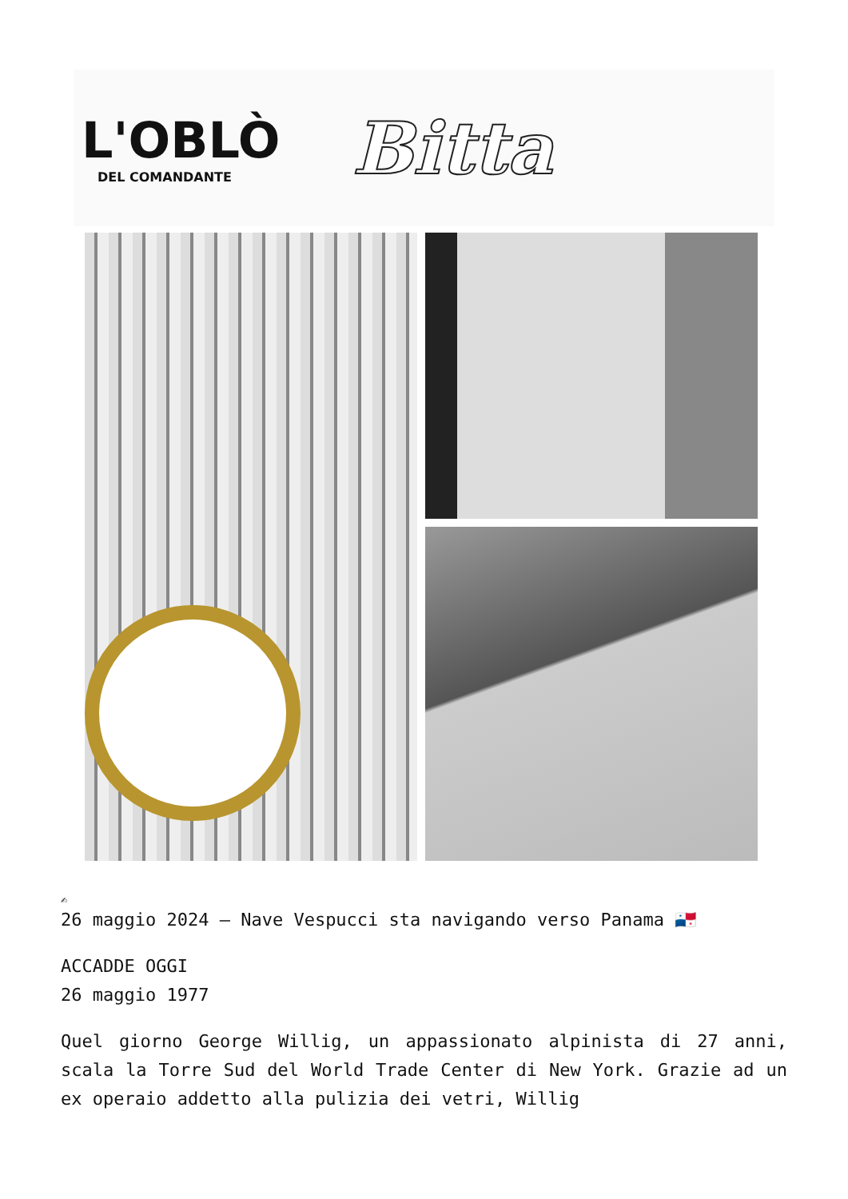L'OBLÒ
DEL COMANDANTE
Bitta
✍
26 maggio 2024 – Nave Vespucci sta navigando verso Panama 🇵🇦
ACCADDE OGGI
26 maggio 1977
Quel giorno George Willig, un appassionato alpinista di 27 anni, scala la Torre Sud del World Trade Center di New York. Grazie ad un ex operaio addetto alla pulizia dei vetri, Willig